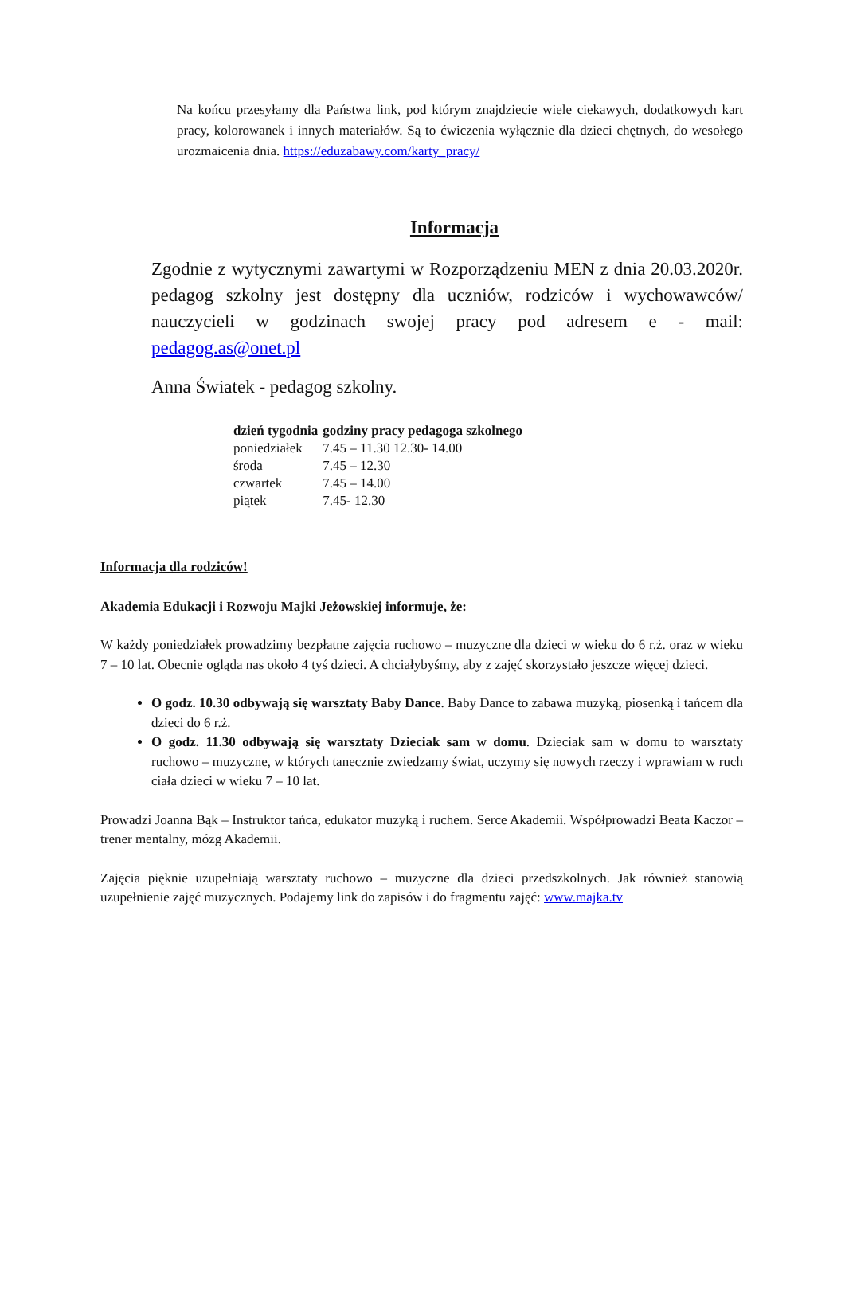Na końcu przesyłamy dla Państwa link, pod którym znajdziecie wiele ciekawych, dodatkowych kart pracy, kolorowanek i innych materiałów. Są to ćwiczenia wyłącznie dla dzieci chętnych, do wesołego urozmaicenia dnia. https://eduzabawy.com/karty_pracy/
Informacja
Zgodnie z wytycznymi zawartymi w Rozporządzeniu MEN z dnia 20.03.2020r. pedagog szkolny jest dostępny dla uczniów, rodziców i wychowawców/ nauczycieli w godzinach swojej pracy pod adresem e - mail: pedagog.as@onet.pl
Anna Światek - pedagog szkolny.
| dzień tygodnia | godziny pracy pedagoga szkolnego |
| --- | --- |
| poniedziałek | 7.45 – 11.30 12.30- 14.00 |
| środa | 7.45 – 12.30 |
| czwartek | 7.45 – 14.00 |
| piątek | 7.45- 12.30 |
Informacja dla rodziców!
Akademia Edukacji i Rozwoju Majki Jeżowskiej informuje, że:
W każdy poniedziałek prowadzimy bezpłatne zajęcia ruchowo – muzyczne dla dzieci w wieku do 6 r.ż. oraz w wieku 7 – 10 lat. Obecnie ogląda nas około 4 tyś dzieci. A chciałybyśmy, aby z zajęć skorzystało jeszcze więcej dzieci.
O godz. 10.30 odbywają się warsztaty Baby Dance. Baby Dance to zabawa muzyką, piosenką i tańcem dla dzieci do 6 r.ż.
O godz. 11.30 odbywają się warsztaty Dzieciak sam w domu. Dzieciak sam w domu to warsztaty ruchowo – muzyczne, w których tanecznie zwiedzamy świat, uczymy się nowych rzeczy i wprawiam w ruch ciała dzieci w wieku 7 – 10 lat.
Prowadzi Joanna Bąk – Instruktor tańca, edukator muzyką i ruchem. Serce Akademii. Współprowadzi Beata Kaczor – trener mentalny, mózg Akademii.
Zajęcia pięknie uzupełniają warsztaty ruchowo – muzyczne dla dzieci przedszkolnych. Jak również stanowią uzupełnienie zajęć muzycznych. Podajemy link do zapisów i do fragmentu zajęć: www.majka.tv